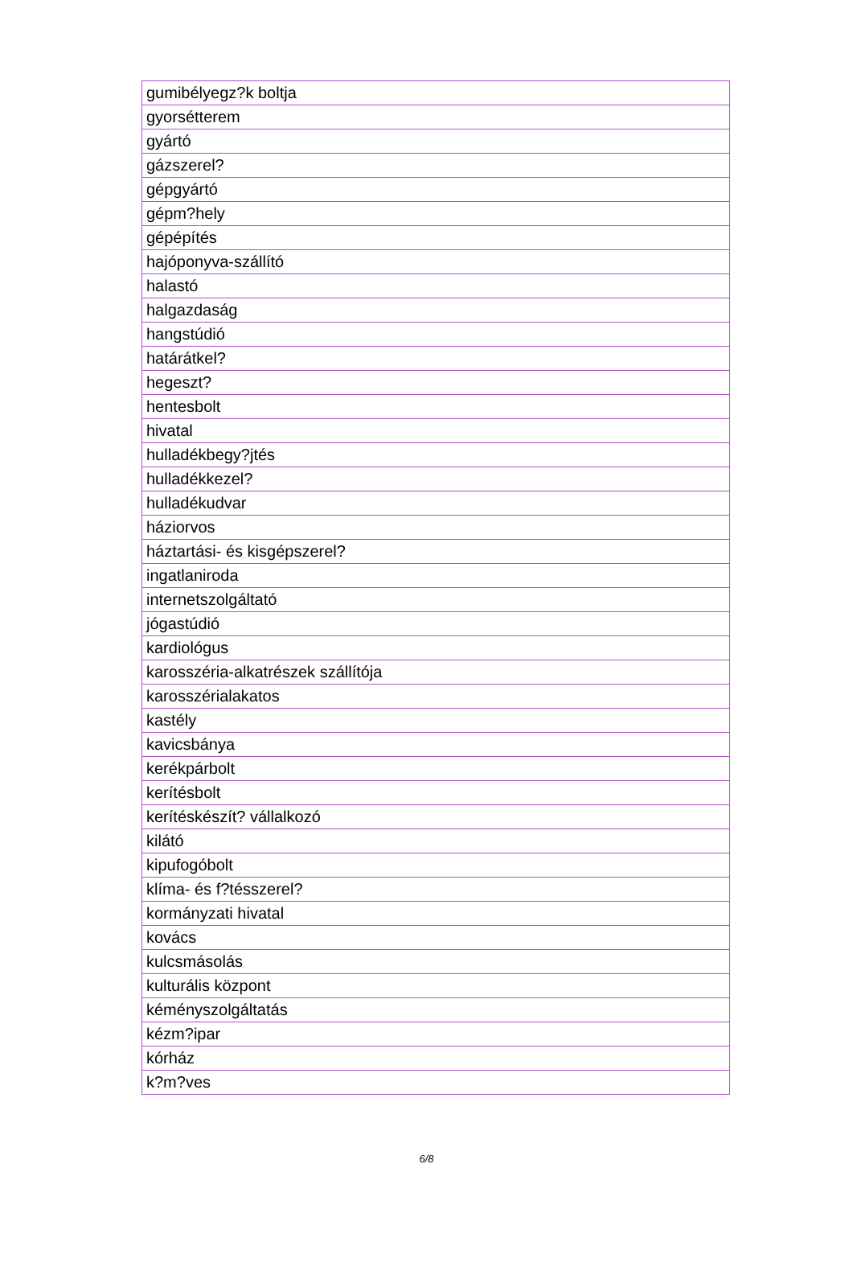| gumibélyegz?k boltja |
| gyorsétterem |
| gyártó |
| gázszerel? |
| gépgyártó |
| gépm?hely |
| gépépítés |
| hajóponyva-szállító |
| halastó |
| halgazdaság |
| hangstúdió |
| határátkel? |
| hegeszt? |
| hentesbolt |
| hivatal |
| hulladékbegy?jtés |
| hulladékkezel? |
| hulladékudvar |
| háziorvos |
| háztartási- és kisgépszerel? |
| ingatlaniroda |
| internetszolgáltató |
| jógastúdió |
| kardiológus |
| karosszéria-alkatrészek szállítója |
| karosszérialakatos |
| kastély |
| kavicsbánya |
| kerékpárbolt |
| kerítésbolt |
| kerítéskészít? vállalkozó |
| kilátó |
| kipufogóbolt |
| klíma- és f?tésszerel? |
| kormányzati hivatal |
| kovács |
| kulcsmásolás |
| kulturális központ |
| kéményszolgáltatás |
| kézm?ipar |
| kórház |
| k?m?ves |
6/8